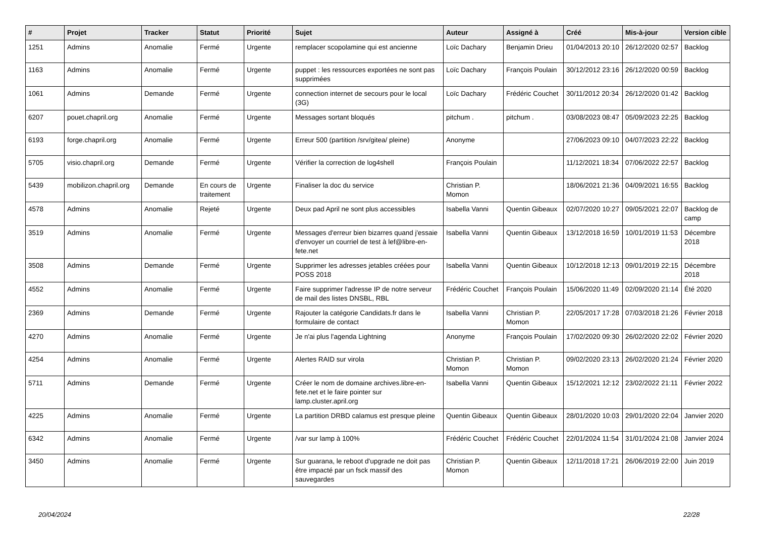| # | Projet | Tracker | Statut | Priorité | Sujet | Auteur | Assigné à | Créé | Mis-à-jour | Version cible |
| --- | --- | --- | --- | --- | --- | --- | --- | --- | --- | --- |
| 1251 | Admins | Anomalie | Fermé | Urgente | remplacer scopolamine qui est ancienne | Loïc Dachary | Benjamin Drieu | 01/04/2013 20:10 | 26/12/2020 02:57 | Backlog |
| 1163 | Admins | Anomalie | Fermé | Urgente | puppet : les ressources exportées ne sont pas supprimées | Loïc Dachary | François Poulain | 30/12/2012 23:16 | 26/12/2020 00:59 | Backlog |
| 1061 | Admins | Demande | Fermé | Urgente | connection internet de secours pour le local (3G) | Loïc Dachary | Frédéric Couchet | 30/11/2012 20:34 | 26/12/2020 01:42 | Backlog |
| 6207 | pouet.chapril.org | Anomalie | Fermé | Urgente | Messages sortant bloqués | pitchum . | pitchum . | 03/08/2023 08:47 | 05/09/2023 22:25 | Backlog |
| 6193 | forge.chapril.org | Anomalie | Fermé | Urgente | Erreur 500 (partition /srv/gitea/ pleine) | Anonyme | | 27/06/2023 09:10 | 04/07/2023 22:22 | Backlog |
| 5705 | visio.chapril.org | Demande | Fermé | Urgente | Vérifier la correction de log4shell | François Poulain | | 11/12/2021 18:34 | 07/06/2022 22:57 | Backlog |
| 5439 | mobilizon.chapril.org | Demande | En cours de traitement | Urgente | Finaliser la doc du service | Christian P. Momon | | 18/06/2021 21:36 | 04/09/2021 16:55 | Backlog |
| 4578 | Admins | Anomalie | Rejeté | Urgente | Deux pad April ne sont plus accessibles | Isabella Vanni | Quentin Gibeaux | 02/07/2020 10:27 | 09/05/2021 22:07 | Backlog de camp |
| 3519 | Admins | Anomalie | Fermé | Urgente | Messages d'erreur bien bizarres quand j'essaie d'envoyer un courriel de test à lef@libre-en-fete.net | Isabella Vanni | Quentin Gibeaux | 13/12/2018 16:59 | 10/01/2019 11:53 | Décembre 2018 |
| 3508 | Admins | Demande | Fermé | Urgente | Supprimer les adresses jetables créées pour POSS 2018 | Isabella Vanni | Quentin Gibeaux | 10/12/2018 12:13 | 09/01/2019 22:15 | Décembre 2018 |
| 4552 | Admins | Anomalie | Fermé | Urgente | Faire supprimer l'adresse IP de notre serveur de mail des listes DNSBL, RBL | Frédéric Couchet | François Poulain | 15/06/2020 11:49 | 02/09/2020 21:14 | Été 2020 |
| 2369 | Admins | Demande | Fermé | Urgente | Rajouter la catégorie Candidats.fr dans le formulaire de contact | Isabella Vanni | Christian P. Momon | 22/05/2017 17:28 | 07/03/2018 21:26 | Février 2018 |
| 4270 | Admins | Anomalie | Fermé | Urgente | Je n'ai plus l'agenda Lightning | Anonyme | François Poulain | 17/02/2020 09:30 | 26/02/2020 22:02 | Février 2020 |
| 4254 | Admins | Anomalie | Fermé | Urgente | Alertes RAID sur virola | Christian P. Momon | Christian P. Momon | 09/02/2020 23:13 | 26/02/2020 21:24 | Février 2020 |
| 5711 | Admins | Demande | Fermé | Urgente | Créer le nom de domaine archives.libre-en-fete.net et le faire pointer sur lamp.cluster.april.org | Isabella Vanni | Quentin Gibeaux | 15/12/2021 12:12 | 23/02/2022 21:11 | Février 2022 |
| 4225 | Admins | Anomalie | Fermé | Urgente | La partition DRBD calamus est presque pleine | Quentin Gibeaux | Quentin Gibeaux | 28/01/2020 10:03 | 29/01/2020 22:04 | Janvier 2020 |
| 6342 | Admins | Anomalie | Fermé | Urgente | /var sur lamp à 100% | Frédéric Couchet | Frédéric Couchet | 22/01/2024 11:54 | 31/01/2024 21:08 | Janvier 2024 |
| 3450 | Admins | Anomalie | Fermé | Urgente | Sur guarana, le reboot d'upgrade ne doit pas être impacté par un fsck massif des sauvegardes | Christian P. Momon | Quentin Gibeaux | 12/11/2018 17:21 | 26/06/2019 22:00 | Juin 2019 |
20/04/2024 22/28